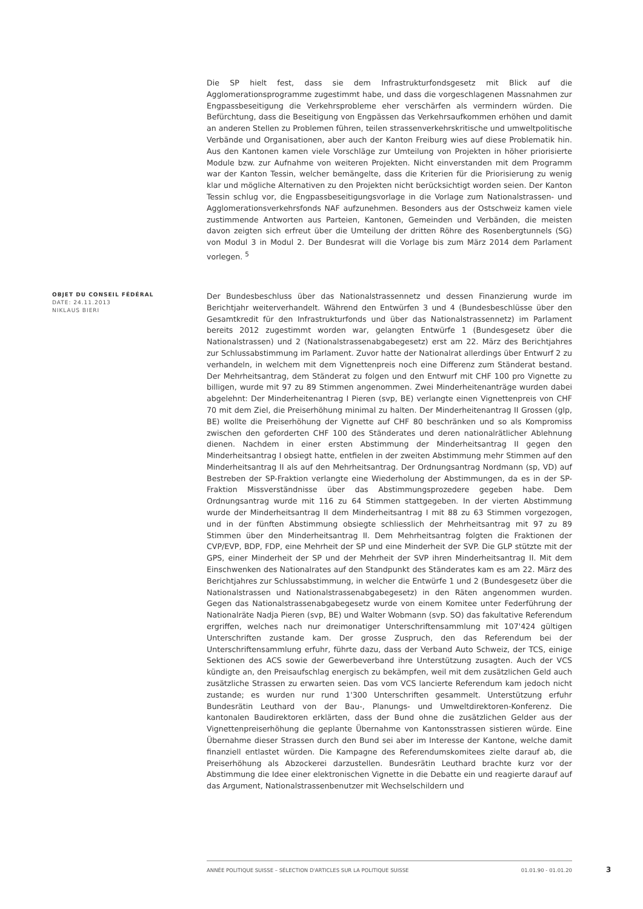Die SP hielt fest, dass sie dem Infrastrukturfondsgesetz mit Blick auf die Agglomerationsprogramme zugestimmt habe, und dass die vorgeschlagenen Massnahmen zur Engpassbeseitigung die Verkehrsprobleme eher verschärfen als vermindern würden. Die Befürchtung, dass die Beseitigung von Engpässen das Verkehrsaufkommen erhöhen und damit an anderen Stellen zu Problemen führen, teilen strassenverkehrskritische und umweltpolitische Verbände und Organisationen, aber auch der Kanton Freiburg wies auf diese Problematik hin. Aus den Kantonen kamen viele Vorschläge zur Umteilung von Projekten in höher priorisierte Module bzw. zur Aufnahme von weiteren Projekten. Nicht einverstanden mit dem Programm war der Kanton Tessin, welcher bemängelte, dass die Kriterien für die Priorisierung zu wenig klar und mögliche Alternativen zu den Projekten nicht berücksichtigt worden seien. Der Kanton Tessin schlug vor, die Engpassbeseitigungsvorlage in die Vorlage zum Nationalstrassen- und Agglomerationsverkehrsfonds NAF aufzunehmen. Besonders aus der Ostschweiz kamen viele zustimmende Antworten aus Parteien, Kantonen, Gemeinden und Verbänden, die meisten davon zeigten sich erfreut über die Umteilung der dritten Röhre des Rosenbergtunnels (SG) von Modul 3 in Modul 2. Der Bundesrat will die Vorlage bis zum März 2014 dem Parlament vorlegen. <sup>5</sup>
OBJET DU CONSEIL FÉDÉRAL
DATE: 24.11.2013
NIKLAUS BIERI
Der Bundesbeschluss über das Nationalstrassennetz und dessen Finanzierung wurde im Berichtjahr weiterverhandelt. Während den Entwürfen 3 und 4 (Bundesbeschlüsse über den Gesamtkredit für den Infrastrukturfonds und über das Nationalstrassennetz) im Parlament bereits 2012 zugestimmt worden war, gelangten Entwürfe 1 (Bundesgesetz über die Nationalstrassen) und 2 (Nationalstrassenabgabegesetz) erst am 22. März des Berichtjahres zur Schlussabstimmung im Parlament. Zuvor hatte der Nationalrat allerdings über Entwurf 2 zu verhandeln, in welchem mit dem Vignettenpreis noch eine Differenz zum Ständerat bestand. Der Mehrheitsantrag, dem Ständerat zu folgen und den Entwurf mit CHF 100 pro Vignette zu billigen, wurde mit 97 zu 89 Stimmen angenommen. Zwei Minderheitenanträge wurden dabei abgelehnt: Der Minderheitenantrag I Pieren (svp, BE) verlangte einen Vignettenpreis von CHF 70 mit dem Ziel, die Preiserhöhung minimal zu halten. Der Minderheitenantrag II Grossen (glp, BE) wollte die Preiserhöhung der Vignette auf CHF 80 beschränken und so als Kompromiss zwischen den geforderten CHF 100 des Ständerates und deren nationalrätlicher Ablehnung dienen. Nachdem in einer ersten Abstimmung der Minderheitsantrag II gegen den Minderheitsantrag I obsiegt hatte, entfielen in der zweiten Abstimmung mehr Stimmen auf den Minderheitsantrag II als auf den Mehrheitsantrag. Der Ordnungsantrag Nordmann (sp, VD) auf Bestreben der SP-Fraktion verlangte eine Wiederholung der Abstimmungen, da es in der SP-Fraktion Missverständnisse über das Abstimmungsprozedere gegeben habe. Dem Ordnungsantrag wurde mit 116 zu 64 Stimmen stattgegeben. In der vierten Abstimmung wurde der Minderheitsantrag II dem Minderheitsantrag I mit 88 zu 63 Stimmen vorgezogen, und in der fünften Abstimmung obsiegte schliesslich der Mehrheitsantrag mit 97 zu 89 Stimmen über den Minderheitsantrag II. Dem Mehrheitsantrag folgten die Fraktionen der CVP/EVP, BDP, FDP, eine Mehrheit der SP und eine Minderheit der SVP. Die GLP stützte mit der GPS, einer Minderheit der SP und der Mehrheit der SVP ihren Minderheitsantrag II. Mit dem Einschwenken des Nationalrates auf den Standpunkt des Ständerates kam es am 22. März des Berichtjahres zur Schlussabstimmung, in welcher die Entwürfe 1 und 2 (Bundesgesetz über die Nationalstrassen und Nationalstrassenabgabegesetz) in den Räten angenommen wurden. Gegen das Nationalstrassenabgabegesetz wurde von einem Komitee unter Federführung der Nationalräte Nadja Pieren (svp, BE) und Walter Wobmann (svp. SO) das fakultative Referendum ergriffen, welches nach nur dreimonatiger Unterschriftensammlung mit 107'424 gültigen Unterschriften zustande kam. Der grosse Zuspruch, den das Referendum bei der Unterschriftensammlung erfuhr, führte dazu, dass der Verband Auto Schweiz, der TCS, einige Sektionen des ACS sowie der Gewerbeverband ihre Unterstützung zusagten. Auch der VCS kündigte an, den Preisaufschlag energisch zu bekämpfen, weil mit dem zusätzlichen Geld auch zusätzliche Strassen zu erwarten seien. Das vom VCS lancierte Referendum kam jedoch nicht zustande; es wurden nur rund 1'300 Unterschriften gesammelt. Unterstützung erfuhr Bundesrätin Leuthard von der Bau-, Planungs- und Umweltdirektoren-Konferenz. Die kantonalen Baudirektoren erklärten, dass der Bund ohne die zusätzlichen Gelder aus der Vignettenpreiserhöhung die geplante Übernahme von Kantonsstrassen sistieren würde. Eine Übernahme dieser Strassen durch den Bund sei aber im Interesse der Kantone, welche damit finanziell entlastet würden. Die Kampagne des Referendumskomitees zielte darauf ab, die Preiserhöhung als Abzockerei darzustellen. Bundesrätin Leuthard brachte kurz vor der Abstimmung die Idee einer elektronischen Vignette in die Debatte ein und reagierte darauf auf das Argument, Nationalstrassenbenutzer mit Wechselschildern und
ANNÉE POLITIQUE SUISSE – SÉLECTION D'ARTICLES SUR LA POLITIQUE SUISSE 01.01.90 - 01.01.20
3